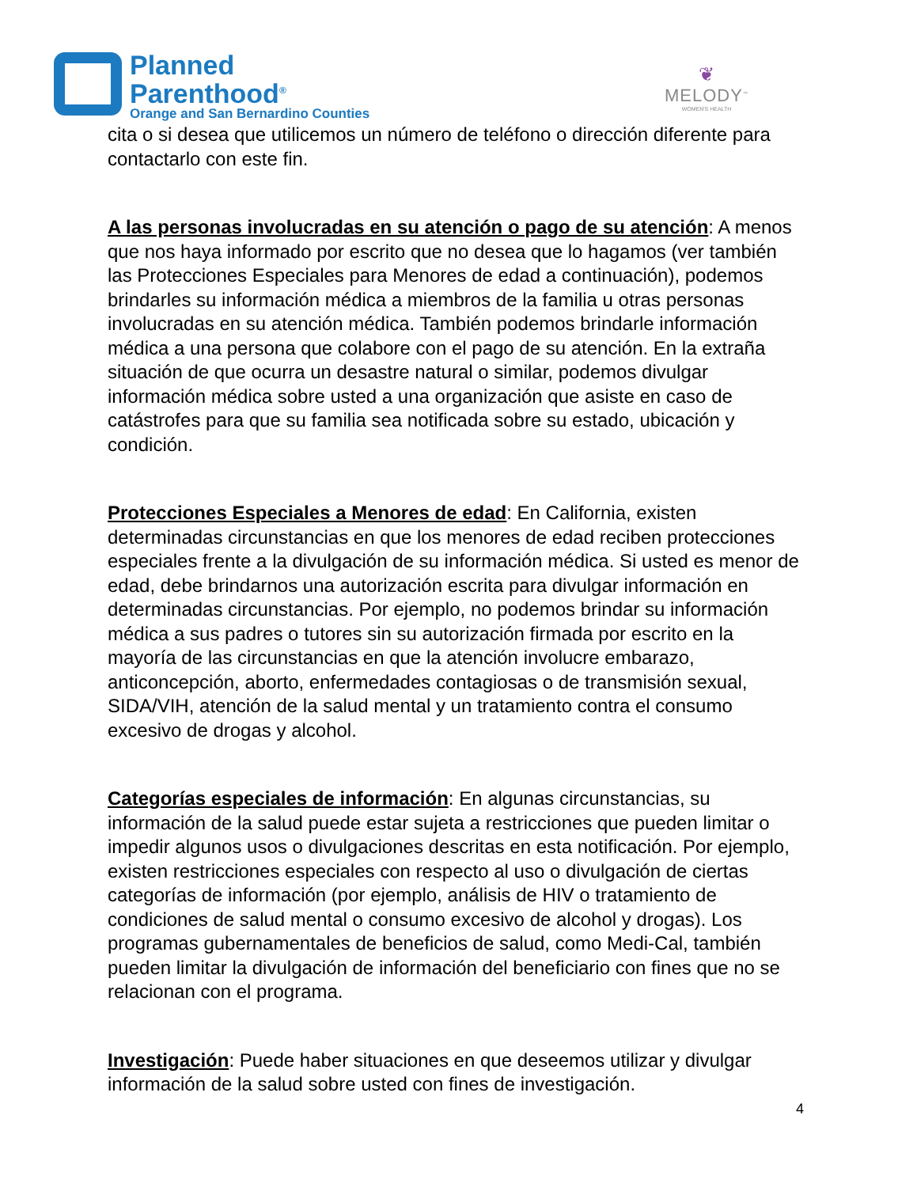Planned
Parenthood<sup>®</sup>
Orange and San Bernardino Counties
❦
MELODY<sup>™</sup>
WOMEN'S HEALTH
cita o si desea que utilicemos un número de teléfono o dirección diferente para contactarlo con este fin.
A las personas involucradas en su atención o pago de su atención: A menos que nos haya informado por escrito que no desea que lo hagamos (ver también las Protecciones Especiales para Menores de edad a continuación), podemos brindarles su información médica a miembros de la familia u otras personas involucradas en su atención médica. También podemos brindarle información médica a una persona que colabore con el pago de su atención. En la extraña situación de que ocurra un desastre natural o similar, podemos divulgar información médica sobre usted a una organización que asiste en caso de catástrofes para que su familia sea notificada sobre su estado, ubicación y condición.
Protecciones Especiales a Menores de edad: En California, existen determinadas circunstancias en que los menores de edad reciben protecciones especiales frente a la divulgación de su información médica. Si usted es menor de edad, debe brindarnos una autorización escrita para divulgar información en determinadas circunstancias. Por ejemplo, no podemos brindar su información médica a sus padres o tutores sin su autorización firmada por escrito en la mayoría de las circunstancias en que la atención involucre embarazo, anticoncepción, aborto, enfermedades contagiosas o de transmisión sexual, SIDA/VIH, atención de la salud mental y un tratamiento contra el consumo excesivo de drogas y alcohol.
Categorías especiales de información: En algunas circunstancias, su información de la salud puede estar sujeta a restricciones que pueden limitar o impedir algunos usos o divulgaciones descritas en esta notificación. Por ejemplo, existen restricciones especiales con respecto al uso o divulgación de ciertas categorías de información (por ejemplo, análisis de HIV o tratamiento de condiciones de salud mental o consumo excesivo de alcohol y drogas). Los programas gubernamentales de beneficios de salud, como Medi-Cal, también pueden limitar la divulgación de información del beneficiario con fines que no se relacionan con el programa.
Investigación: Puede haber situaciones en que deseemos utilizar y divulgar información de la salud sobre usted con fines de investigación.
4